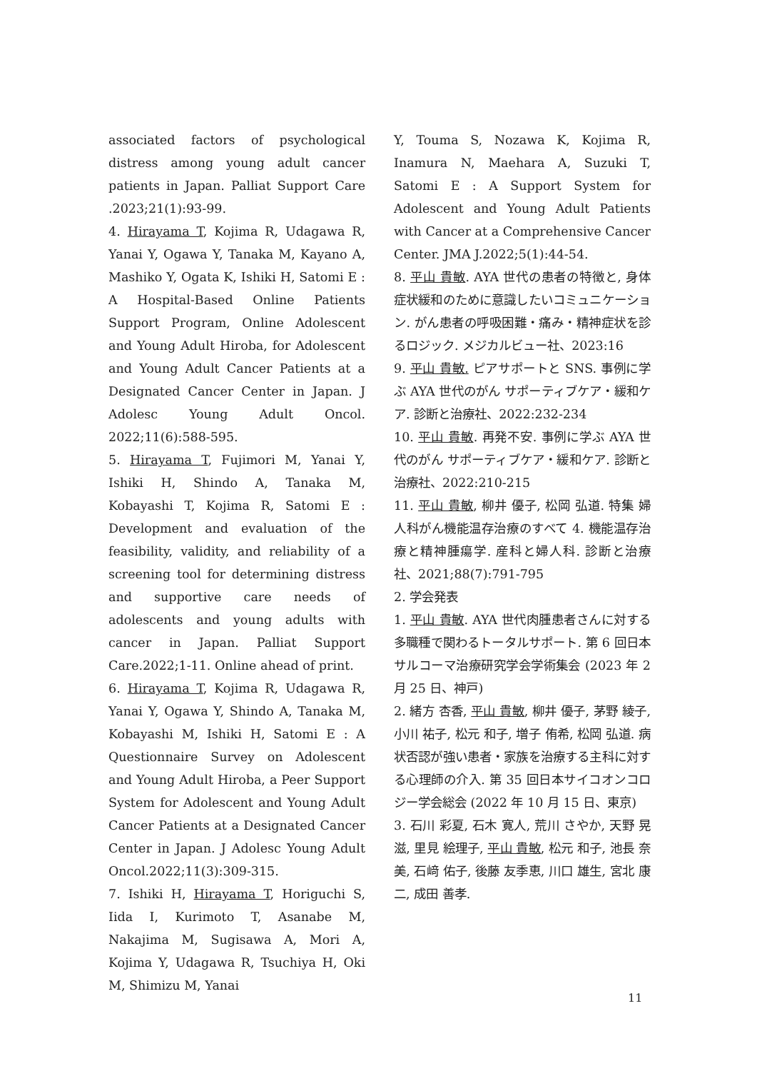associated factors of psychological distress among young adult cancer patients in Japan. Palliat Support Care .2023;21(1):93-99.
4. Hirayama T, Kojima R, Udagawa R, Yanai Y, Ogawa Y, Tanaka M, Kayano A, Mashiko Y, Ogata K, Ishiki H, Satomi E : A Hospital-Based Online Patients Support Program, Online Adolescent and Young Adult Hiroba, for Adolescent and Young Adult Cancer Patients at a Designated Cancer Center in Japan. J Adolesc Young Adult Oncol. 2022;11(6):588-595.
5. Hirayama T, Fujimori M, Yanai Y, Ishiki H, Shindo A, Tanaka M, Kobayashi T, Kojima R, Satomi E : Development and evaluation of the feasibility, validity, and reliability of a screening tool for determining distress and supportive care needs of adolescents and young adults with cancer in Japan. Palliat Support Care.2022;1-11. Online ahead of print.
6. Hirayama T, Kojima R, Udagawa R, Yanai Y, Ogawa Y, Shindo A, Tanaka M, Kobayashi M, Ishiki H, Satomi E : A Questionnaire Survey on Adolescent and Young Adult Hiroba, a Peer Support System for Adolescent and Young Adult Cancer Patients at a Designated Cancer Center in Japan. J Adolesc Young Adult Oncol.2022;11(3):309-315.
7. Ishiki H, Hirayama T, Horiguchi S, Iida I, Kurimoto T, Asanabe M, Nakajima M, Sugisawa A, Mori A, Kojima Y, Udagawa R, Tsuchiya H, Oki M, Shimizu M, Yanai
Y, Touma S, Nozawa K, Kojima R, Inamura N, Maehara A, Suzuki T, Satomi E : A Support System for Adolescent and Young Adult Patients with Cancer at a Comprehensive Cancer Center. JMA J.2022;5(1):44-54.
8. 平山 貴敏. AYA 世代の患者の特徴と, 身体症状緩和のために意識したいコミュニケーション. がん患者の呼吸困難・痛み・精神症状を診るロジック. メジカルビュー社、2023:16
9. 平山 貴敏. ピアサポートと SNS. 事例に学ぶ AYA 世代のがん サポーティブケア・緩和ケア. 診断と治療社、2022:232-234
10. 平山 貴敏. 再発不安. 事例に学ぶ AYA 世代のがん サポーティブケア・緩和ケア. 診断と治療社、2022:210-215
11. 平山 貴敏, 柳井 優子, 松岡 弘道. 特集 婦人科がん機能温存治療のすべて 4. 機能温存治療と精神腫瘍学. 産科と婦人科. 診断と治療社、2021;88(7):791-795
2. 学会発表
1. 平山 貴敏. AYA 世代肉腫患者さんに対する多職種で関わるトータルサポート. 第 6 回日本サルコーマ治療研究学会学術集会 (2023 年 2 月 25 日、神戸)
2. 緒方 杏香, 平山 貴敏, 柳井 優子, 茅野 綾子, 小川 祐子, 松元 和子, 増子 侑希, 松岡 弘道. 病状否認が強い患者・家族を治療する主科に対する心理師の介入. 第 35 回日本サイコオンコロジー学会総会 (2022 年 10 月 15 日、東京)
3. 石川 彩夏, 石木 寛人, 荒川 さやか, 天野 晃滋, 里見 絵理子, 平山 貴敏, 松元 和子, 池長 奈美, 石﨑 佑子, 後藤 友季恵, 川口 雄生, 宮北 康二, 成田 善孝.
11